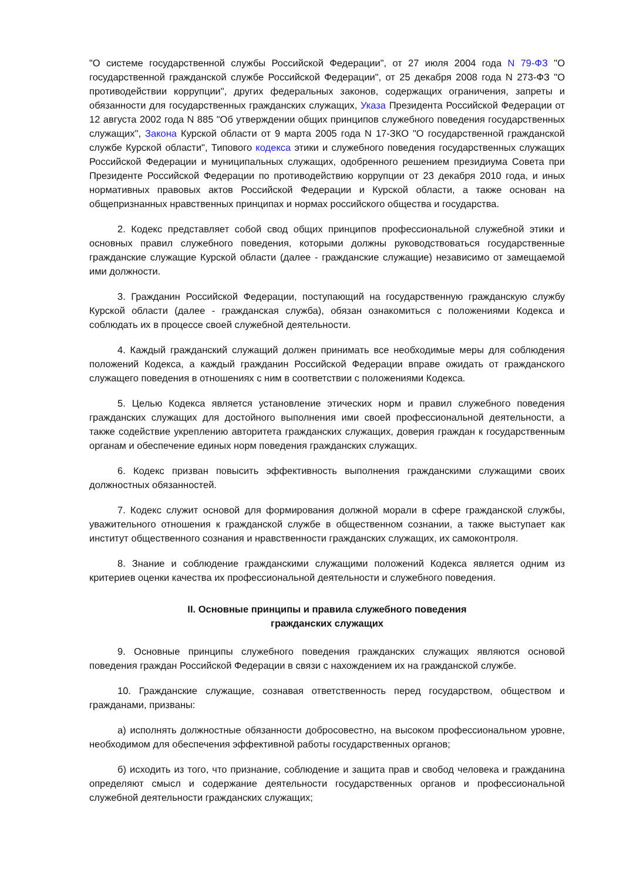"О системе государственной службы Российской Федерации", от 27 июля 2004 года N 79-ФЗ "О государственной гражданской службе Российской Федерации", от 25 декабря 2008 года N 273-ФЗ "О противодействии коррупции", других федеральных законов, содержащих ограничения, запреты и обязанности для государственных гражданских служащих, Указа Президента Российской Федерации от 12 августа 2002 года N 885 "Об утверждении общих принципов служебного поведения государственных служащих", Закона Курской области от 9 марта 2005 года N 17-ЗКО "О государственной гражданской службе Курской области", Типового кодекса этики и служебного поведения государственных служащих Российской Федерации и муниципальных служащих, одобренного решением президиума Совета при Президенте Российской Федерации по противодействию коррупции от 23 декабря 2010 года, и иных нормативных правовых актов Российской Федерации и Курской области, а также основан на общепризнанных нравственных принципах и нормах российского общества и государства.
2. Кодекс представляет собой свод общих принципов профессиональной служебной этики и основных правил служебного поведения, которыми должны руководствоваться государственные гражданские служащие Курской области (далее - гражданские служащие) независимо от замещаемой ими должности.
3. Гражданин Российской Федерации, поступающий на государственную гражданскую службу Курской области (далее - гражданская служба), обязан ознакомиться с положениями Кодекса и соблюдать их в процессе своей служебной деятельности.
4. Каждый гражданский служащий должен принимать все необходимые меры для соблюдения положений Кодекса, а каждый гражданин Российской Федерации вправе ожидать от гражданского служащего поведения в отношениях с ним в соответствии с положениями Кодекса.
5. Целью Кодекса является установление этических норм и правил служебного поведения гражданских служащих для достойного выполнения ими своей профессиональной деятельности, а также содействие укреплению авторитета гражданских служащих, доверия граждан к государственным органам и обеспечение единых норм поведения гражданских служащих.
6. Кодекс призван повысить эффективность выполнения гражданскими служащими своих должностных обязанностей.
7. Кодекс служит основой для формирования должной морали в сфере гражданской службы, уважительного отношения к гражданской службе в общественном сознании, а также выступает как институт общественного сознания и нравственности гражданских служащих, их самоконтроля.
8. Знание и соблюдение гражданскими служащими положений Кодекса является одним из критериев оценки качества их профессиональной деятельности и служебного поведения.
II. Основные принципы и правила служебного поведения
гражданских служащих
9. Основные принципы служебного поведения гражданских служащих являются основой поведения граждан Российской Федерации в связи с нахождением их на гражданской службе.
10. Гражданские служащие, сознавая ответственность перед государством, обществом и гражданами, призваны:
а) исполнять должностные обязанности добросовестно, на высоком профессиональном уровне, необходимом для обеспечения эффективной работы государственных органов;
б) исходить из того, что признание, соблюдение и защита прав и свобод человека и гражданина определяют смысл и содержание деятельности государственных органов и профессиональной служебной деятельности гражданских служащих;